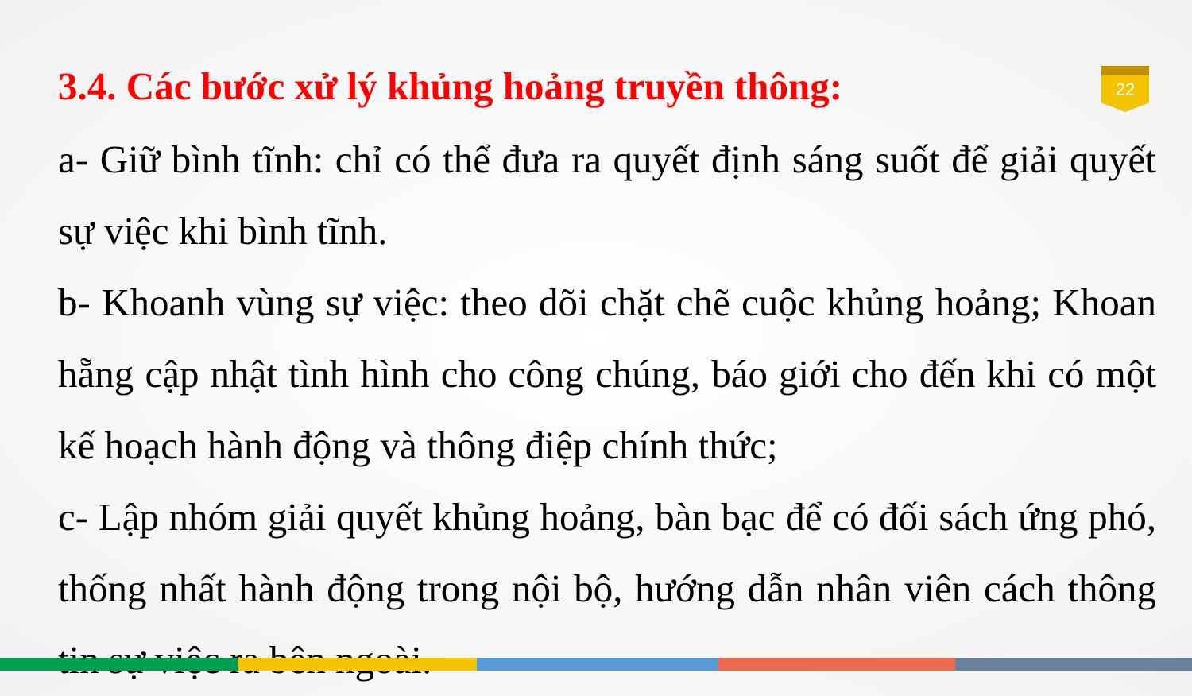22
3.4. Các bước xử lý khủng hoảng truyền thông:
a- Giữ bình tĩnh: chỉ có thể đưa ra quyết định sáng suốt để giải quyết sự việc khi bình tĩnh.
b- Khoanh vùng sự việc: theo dõi chặt chẽ cuộc khủng hoảng; Khoan hẵng cập nhật tình hình cho công chúng, báo giới cho đến khi có một kế hoạch hành động và thông điệp chính thức;
c- Lập nhóm giải quyết khủng hoảng, bàn bạc để có đối sách ứng phó, thống nhất hành động trong nội bộ, hướng dẫn nhân viên cách thông tin sự việc ra bên ngoài.